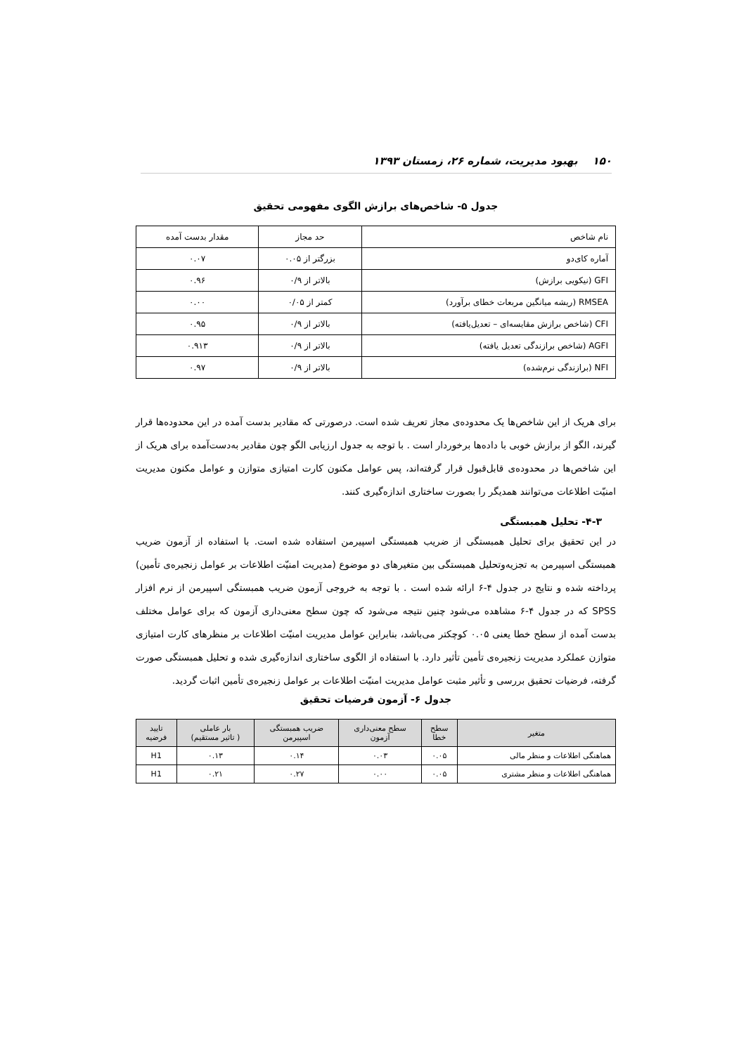۱۵۰ بهبود مدیریت، شماره ۲۶، زمستان ۱۳۹۳
جدول ۵- شاخص‌های برازش الگوی مفهومی تحقیق
| نام شاخص | حد مجاز | مقدار بدست آمده |
| آماره کای‌دو | بزرگتر از ۰.۰۵ | ۰.۰۷ |
| GFI (نیکویی برازش) | بالاتر از ۰/۹ | ۰.۹۶ |
| RMSEA (ریشه میانگین مربعات خطای برآورد) | کمتر از ۰/۰۵ | ۰.۰۰ |
| CFI (شاخص برازش مقایسه‌ای – تعدیل‌یافته) | بالاتر از ۰/۹ | ۰.۹۵ |
| AGFI (شاخص برازندگی تعدیل یافته) | بالاتر از ۰/۹ | ۰.۹۱۳ |
| NFI (برازندگی نرم‌شده) | بالاتر از ۰/۹ | ۰.۹۷ |
برای هریک از این شاخص‌ها یک محدوده‌ی مجاز تعریف شده است. درصورتی که مقادیر بدست آمده در این محدوده‌ها قرار گیرند، الگو از برازش خوبی با داده‌ها برخوردار است . با توجه به جدول ارزیابی الگو چون مقادیر به‌دست‌آمده برای هریک از این شاخص‌ها در محدوده‌ی قابل‌قبول قرار گرفته‌اند، پس عوامل مکنون کارت امتیازی متوازن و عوامل مکنون مدیریت امنیّت اطلاعات می‌توانند همدیگر را بصورت ساختاری اندازه‌گیری کنند.
۴-۳- تحلیل همبستگی
در این تحقیق برای تحلیل همبستگی از ضریب همبستگی اسپیرمن استفاده شده است. با استفاده از آزمون ضریب همبستگی اسپیرمن به تجزیه‌وتحلیل همبستگی بین متغیرهای دو موضوع (مدیریت امنیّت اطلاعات بر عوامل زنجیره‌ی تأمین) پرداخته شده و نتایج در جدول ۴-۶ ارائه شده است . با توجه به خروجی آزمون ضریب همبستگی اسپیرمن از نرم افزار SPSS که در جدول ۴-۶ مشاهده می‌شود چنین نتیجه می‌شود که چون سطح معنی‌داری آزمون که برای عوامل مختلف بدست آمده از سطح خطا یعنی ۰.۰۵ کوچکتر می‌باشد، بنابراین عوامل مدیریت امنیّت اطلاعات بر منظرهای کارت امتیازی متوازن عملکرد مدیریت زنجیره‌ی تأمین تأثیر دارد. با استفاده از الگوی ساختاری اندازه‌گیری شده و تحلیل همبستگی صورت گرفته، فرضیات تحقیق بررسی و تأثیر مثبت عوامل مدیریت امنیّت اطلاعات بر عوامل زنجیره‌ی تأمین اثبات گردید.
جدول ۶- آزمون فرضیات تحقیق
| متغیر | سطح خطا | سطح معنی‌داری آزمون | ضریب همبستگی اسپیرمن | بار عاملی ( تاثیر مستقیم) | تایید فرضیه |
| --- | --- | --- | --- | --- | --- |
| هماهنگی اطلاعات و منظر مالی | ۰.۰۵ | ۰.۰۳ | ۰.۱۴ | ۰.۱۳ | H1 |
| هماهنگی اطلاعات و منظر مشتری | ۰.۰۵ | ۰.۰۰ | ۰.۲۷ | ۰.۲۱ | H1 |